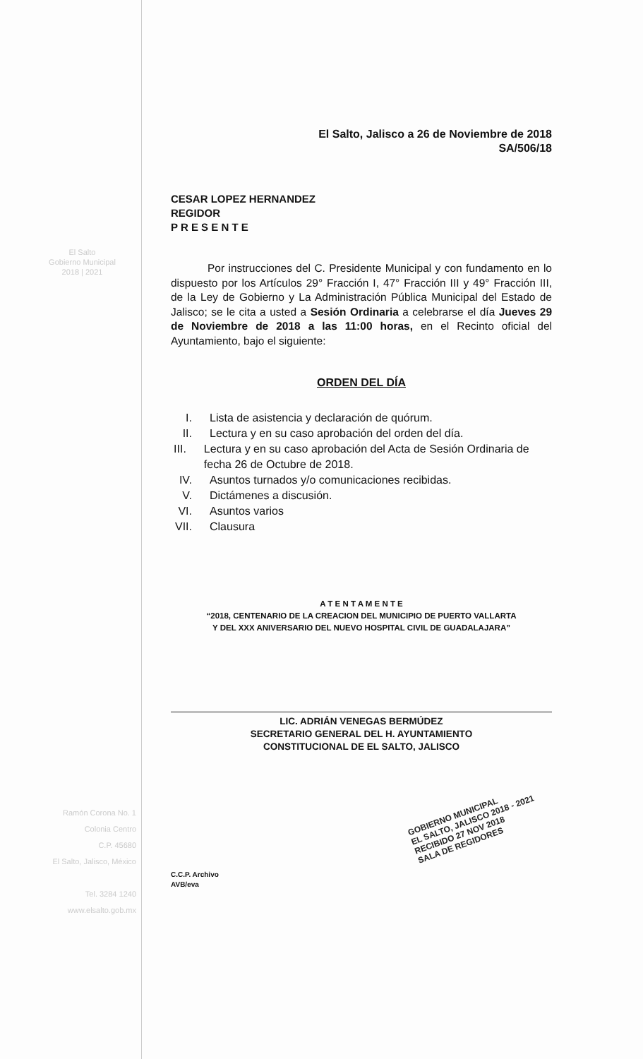El Salto
Gobierno Municipal
2018 | 2021
El Salto, Jalisco a 26 de Noviembre de 2018
SA/506/18
CESAR LOPEZ HERNANDEZ
REGIDOR
P R E S E N T E
Por instrucciones del C. Presidente Municipal y con fundamento en lo dispuesto por los Artículos 29° Fracción I, 47° Fracción III y 49° Fracción III, de la Ley de Gobierno y La Administración Pública Municipal del Estado de Jalisco; se le cita a usted a Sesión Ordinaria a celebrarse el día Jueves 29 de Noviembre de 2018 a las 11:00 horas, en el Recinto oficial del Ayuntamiento, bajo el siguiente:
ORDEN DEL DÍA
I. Lista de asistencia y declaración de quórum.
II. Lectura y en su caso aprobación del orden del día.
III.
Lectura y en su caso aprobación del Acta de Sesión Ordinaria de fecha 26 de Octubre de 2018.
IV. Asuntos turnados y/o comunicaciones recibidas.
V. Dictámenes a discusión.
VI. Asuntos varios
VII. Clausura
A T E N T A M E N T E
“2018, CENTENARIO DE LA CREACION DEL MUNICIPIO DE PUERTO VALLARTA
Y DEL XXX ANIVERSARIO DEL NUEVO HOSPITAL CIVIL DE GUADALAJARA”
LIC. ADRIÁN VENEGAS BERMÚDEZ
SECRETARIO GENERAL DEL H. AYUNTAMIENTO
CONSTITUCIONAL DE EL SALTO, JALISCO
C.C.P. Archivo
AVB/eva
Ramón Corona No. 1
Colonia Centro
C.P. 45680
El Salto, Jalisco, México
Tel. 3284 1240
www.elsalto.gob.mx
GOBIERNO MUNICIPAL
EL SALTO, JALISCO 2018 - 2021
RECIBIDO 27 NOV 2018
SALA DE REGIDORES